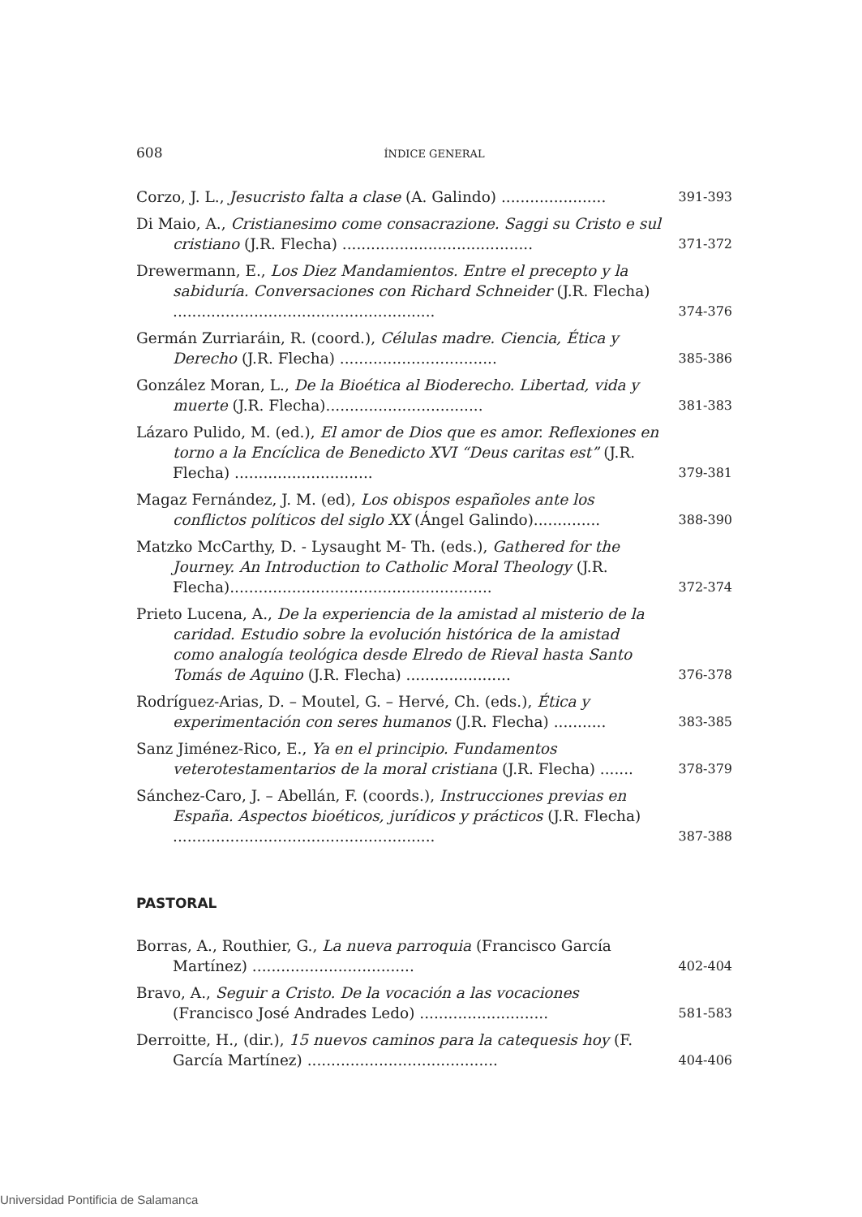608 ÍNDICE GENERAL
Corzo, J. L., Jesucristo falta a clase (A. Galindo) ......................
391-393
Di Maio, A., Cristianesimo come consacrazione. Saggi su Cristo e sul cristiano (J.R. Flecha) ........................................
371-372
Drewermann, E., Los Diez Mandamientos. Entre el precepto y la sabiduría. Conversaciones con Richard Schneider (J.R. Flecha) .......................................................
374-376
Germán Zurriaráin, R. (coord.), Células madre. Ciencia, Ética y Derecho (J.R. Flecha) .................................
385-386
González Moran, L., De la Bioética al Bioderecho. Libertad, vida y muerte (J.R. Flecha).................................
381-383
Lázaro Pulido, M. (ed.), El amor de Dios que es amor. Reflexiones en torno a la Encíclica de Benedicto XVI “Deus caritas est” (J.R. Flecha) .............................
379-381
Magaz Fernández, J. M. (ed), Los obispos españoles ante los conflictos políticos del siglo XX (Ángel Galindo)..............
388-390
Matzko McCarthy, D. - Lysaught M- Th. (eds.), Gathered for the Journey. An Introduction to Catholic Moral Theology (J.R. Flecha).......................................................
372-374
Prieto Lucena, A., De la experiencia de la amistad al misterio de la caridad. Estudio sobre la evolución histórica de la amistad como analogía teológica desde Elredo de Rieval hasta Santo Tomás de Aquino (J.R. Flecha) ......................
376-378
Rodríguez-Arias, D. – Moutel, G. – Hervé, Ch. (eds.), Ética y experimentación con seres humanos (J.R. Flecha) ...........
383-385
Sanz Jiménez-Rico, E., Ya en el principio. Fundamentos veterotestamentarios de la moral cristiana (J.R. Flecha) .......
378-379
Sánchez-Caro, J. – Abellán, F. (coords.), Instrucciones previas en España. Aspectos bioéticos, jurídicos y prácticos (J.R. Flecha) .......................................................
387-388
PASTORAL
Borras, A., Routhier, G., La nueva parroquia (Francisco García Martínez) ..................................
402-404
Bravo, A., Seguir a Cristo. De la vocación a las vocaciones (Francisco José Andrades Ledo) ...........................
581-583
Derroitte, H., (dir.), 15 nuevos caminos para la catequesis hoy (F. García Martínez) ........................................
404-406
Universidad Pontificia de Salamanca